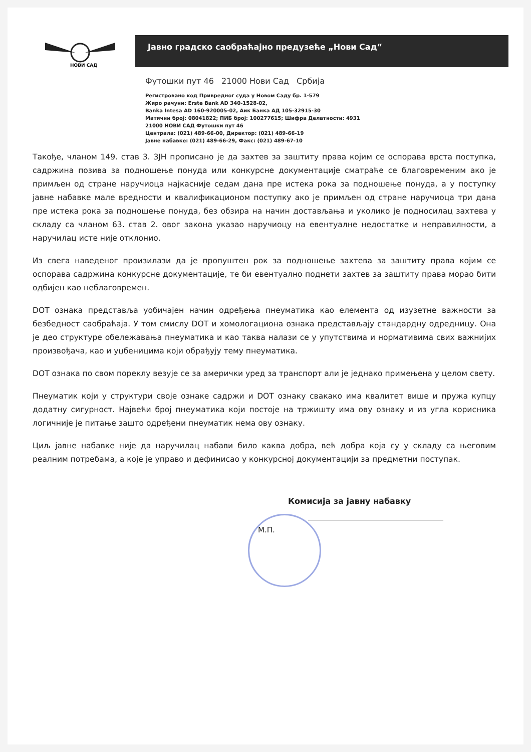НОВИ САД
Јавно градско саобраћајно предузеће „Нови Сад“
Футошки пут 46 21000 Нови Сад Србија
Регистровано код Привредног суда у Новом Саду бр. 1-579
Жиро рачуни: Erste Bank AD 340-1528-02,
Banka Intesa AD 160-920005-02, Аик Банка АД 105-32915-30
Матични број: 08041822; ПИБ број: 100277615; Шифра Делатности: 4931
21000 НОВИ САД Футошки пут 46
Централа: (021) 489-66-00, Директор: (021) 489-66-19
Јавне набавке: (021) 489-66-29, Факс: (021) 489-67-10
Такође, чланом 149. став 3. ЗЈН прописано је да захтев за заштиту права којим се оспорава врста поступка, садржина позива за подношење понуда или конкурсне документације сматраће се благовременим ако је примљен од стране наручиоца најкасније седам дана пре истека рока за подношење понуда, а у поступку јавне набавке мале вредности и квалификационом поступку ако је примљен од стране наручиоца три дана пре истека рока за подношење понуда, без обзира на начин достављања и уколико је подносилац захтева у складу са чланом 63. став 2. овог закона указао наручиоцу на евентуалне недостатке и неправилности, а наручилац исте није отклонио.
Из свега наведеног произилази да је пропуштен рок за подношење захтева за заштиту права којим се оспорава садржина конкурсне документације, те би евентуално поднети захтев за заштиту права морао бити одбијен као неблаговремен.
DOT ознака представља уобичајен начин одређења пнеуматика као елемента од изузетне важности за безбедност саобраћаја. У том смислу DOT и хомологациона ознака представљају стандардну одредницу. Она је део структуре обележавања пнеуматика и као таква налази се у упутствима и нормативима свих важнијих произвођача, као и уџбеницима који обрађују тему пнеуматика.
DOT ознака по свом пореклу везује се за амерички уред за транспорт али је једнако примењена у целом свету.
Пнеуматик који у структури своје ознаке садржи и DOT ознаку свакако има квалитет више и пружа купцу додатну сигурност. Највећи број пнеуматика који постоје на тржишту има ову ознаку и из угла корисника логичније је питање зашто одређени пнеуматик нема ову ознаку.
Циљ јавне набавке није да наручилац набави било каква добра, већ добра која су у складу са његовим реалним потребама, а које је управо и дефинисао у конкурсној документацији за предметни поступак.
Комисија за јавну набавку
М.П.